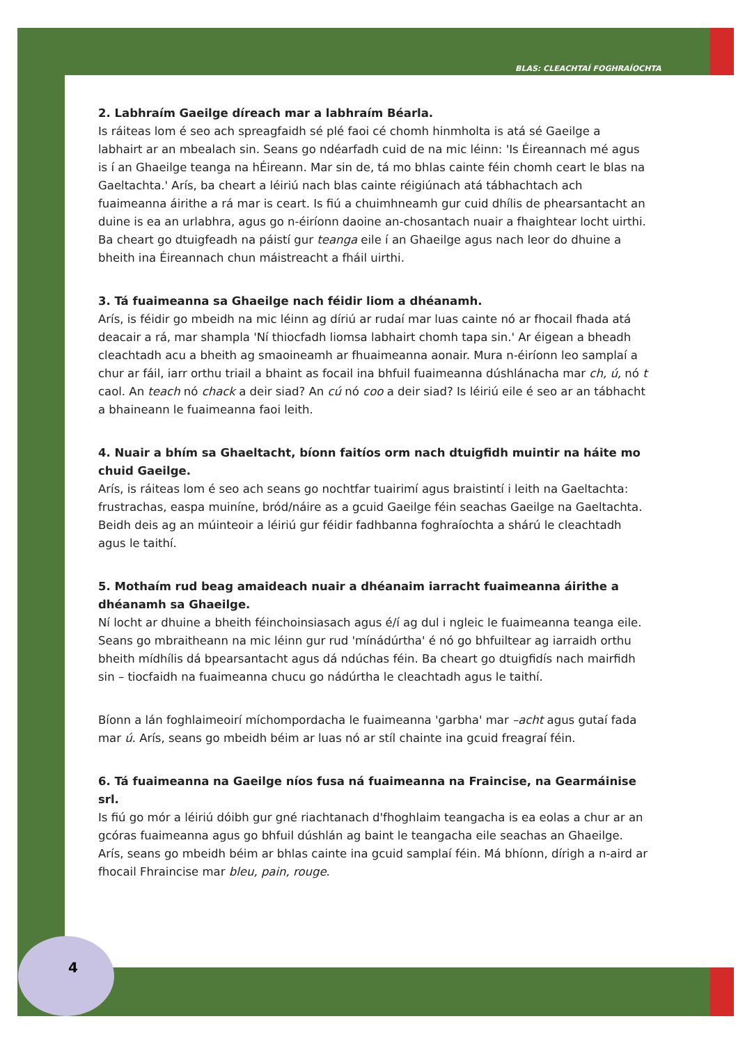BLAS: CLEACHTAÍ FOGHRAÍOCHTA
2. Labhraím Gaeilge díreach mar a labhraím Béarla.
Is ráiteas lom é seo ach spreagfaidh sé plé faoi cé chomh hinmholta is atá sé Gaeilge a labhairt ar an mbealach sin. Seans go ndéarfadh cuid de na mic léinn: 'Is Éireannach mé agus is í an Ghaeilge teanga na hÉireann. Mar sin de, tá mo bhlas cainte féin chomh ceart le blas na Gaeltachta.' Arís, ba cheart a léiriú nach blas cainte réigiúnach atá tábhachtach ach fuaimeanna áirithe a rá mar is ceart. Is fiú a chuimhneamh gur cuid dhílis de phearsantacht an duine is ea an urlabhra, agus go n-éiríonn daoine an-chosantach nuair a fhaightear locht uirthi. Ba cheart go dtuigfeadh na páistí gur teanga eile í an Ghaeilge agus nach leor do dhuine a bheith ina Éireannach chun máistreacht a fháil uirthi.
3. Tá fuaimeanna sa Ghaeilge nach féidir liom a dhéanamh.
Arís, is féidir go mbeidh na mic léinn ag díriú ar rudaí mar luas cainte nó ar fhocail fhada atá deacair a rá, mar shampla 'Ní thiocfadh liomsa labhairt chomh tapa sin.' Ar éigean a bheadh cleachtadh acu a bheith ag smaoineamh ar fhuaimeanna aonair. Mura n-éiríonn leo samplaí a chur ar fáil, iarr orthu triail a bhaint as focail ina bhfuil fuaimeanna dúshlánacha mar ch, ú, nó t caol. An teach nó chack a deir siad? An cú nó coo a deir siad? Is léiriú eile é seo ar an tábhacht a bhaineann le fuaimeanna faoi leith.
4. Nuair a bhím sa Ghaeltacht, bíonn faitíos orm nach dtuigfidh muintir na háite mo chuid Gaeilge.
Arís, is ráiteas lom é seo ach seans go nochtfar tuairimí agus braistintí i leith na Gaeltachta: frustrachas, easpa muiníne, bród/náire as a gcuid Gaeilge féin seachas Gaeilge na Gaeltachta. Beidh deis ag an múinteoir a léiriú gur féidir fadhbanna foghraíochta a shárú le cleachtadh agus le taithí.
5. Mothaím rud beag amaideach nuair a dhéanaim iarracht fuaimeanna áirithe a dhéanamh sa Ghaeilge.
Ní locht ar dhuine a bheith féinchoinsiasach agus é/í ag dul i ngleic le fuaimeanna teanga eile. Seans go mbraitheann na mic léinn gur rud 'mínádúrtha' é nó go bhfuiltear ag iarraidh orthu bheith mídhílis dá bpearsantacht agus dá ndúchas féin. Ba cheart go dtuigfidís nach mairfidh sin – tiocfaidh na fuaimeanna chucu go nádúrtha le cleachtadh agus le taithí.
Bíonn a lán foghlaimeoirí míchompordacha le fuaimeanna 'garbha' mar –acht agus gutaí fada mar ú. Arís, seans go mbeidh béim ar luas nó ar stíl chainte ina gcuid freagraí féin.
6. Tá fuaimeanna na Gaeilge níos fusa ná fuaimeanna na Fraincise, na Gearmáinise srl.
Is fiú go mór a léiriú dóibh gur gné riachtanach d'fhoghlaim teangacha is ea eolas a chur ar an gcóras fuaimeanna agus go bhfuil dúshlán ag baint le teangacha eile seachas an Ghaeilge. Arís, seans go mbeidh béim ar bhlas cainte ina gcuid samplaí féin. Má bhíonn, dírigh a n-aird ar fhocail Fhraincise mar bleu, pain, rouge.
4